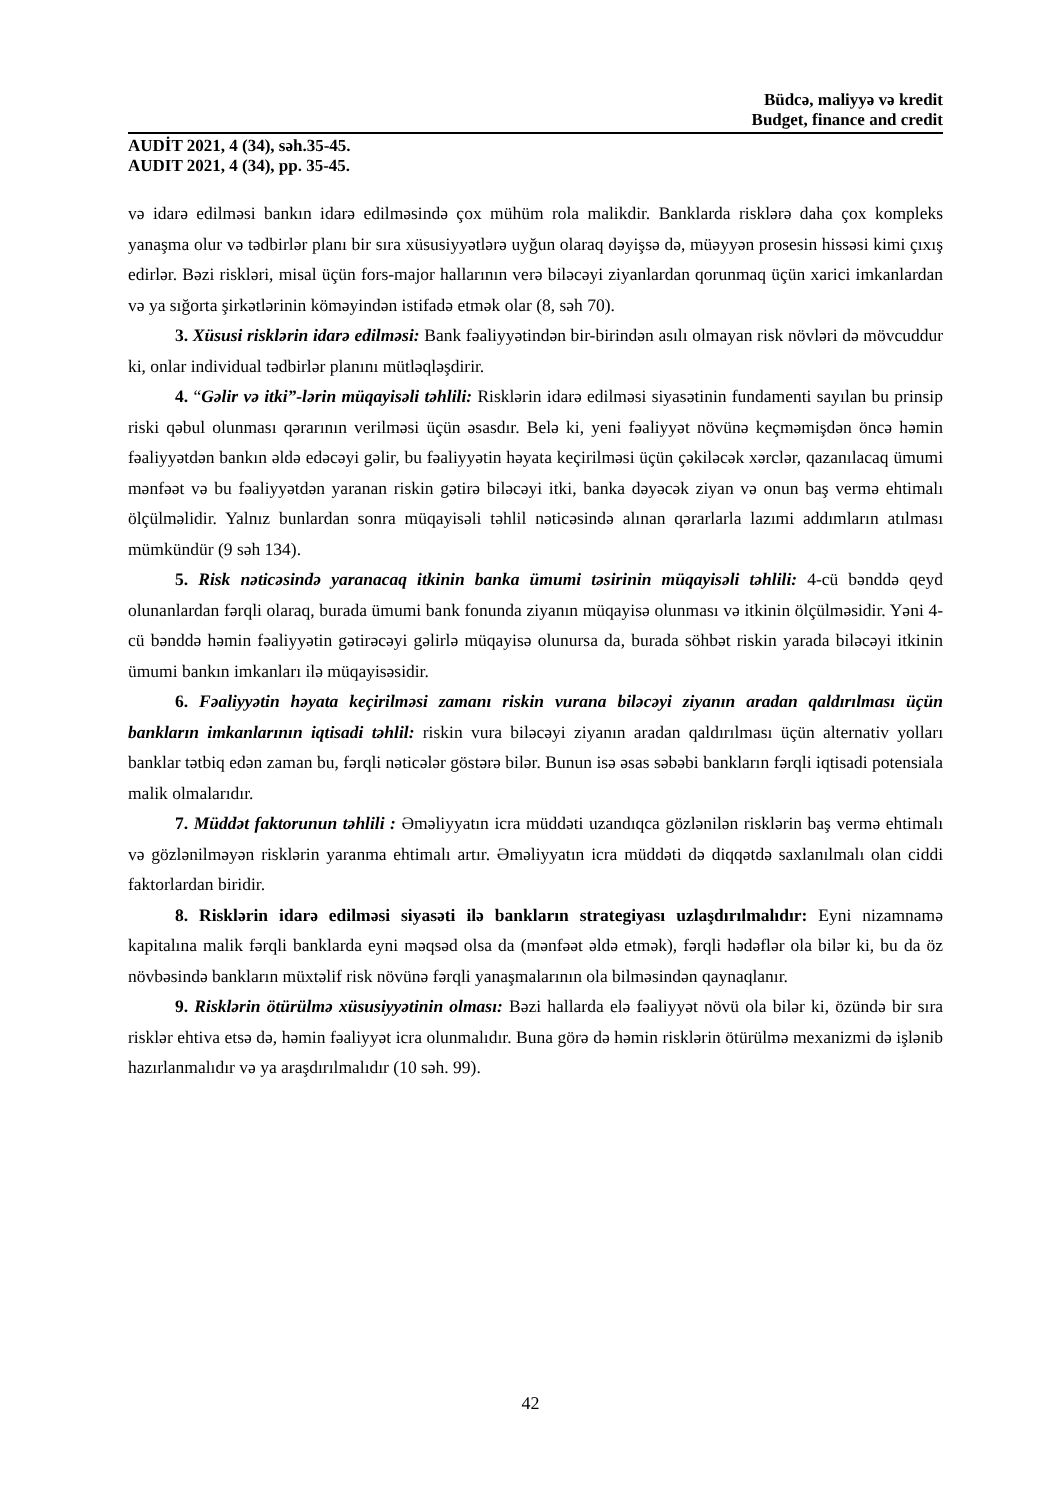Büdcə, maliyyə və kredit
Budget, finance and credit
AUDİT 2021, 4 (34), səh.35-45.
AUDIT 2021, 4 (34), pp. 35-45.
və idarə edilməsi bankın idarə edilməsində çox mühüm rola malikdir. Banklarda risklərə daha çox kompleks yanaşma olur və tədbirlər planı bir sıra xüsusiyyətlərə uyğun olaraq dəyişsə də, müəyyən prosesin hissəsi kimi çıxış edirlər. Bəzi riskləri, misal üçün fors-major hallarının verə biləcəyi ziyanlardan qorunmaq üçün xarici imkanlardan və ya sığorta şirkətlərinin köməyindən istifadə etmək olar (8, səh 70).
3. Xüsusi risklərin idarə edilməsi: Bank fəaliyyətindən bir-birindən asılı olmayan risk növləri də mövcuddur ki, onlar individual tədbirlər planını mütləqləşdirir.
4. “Gəlir və itki”-lərin müqayisəli təhlili: Risklərin idarə edilməsi siyasətinin fundamenti sayılan bu prinsip riski qəbul olunması qərarının verilməsi üçün əsasdır. Belə ki, yeni fəaliyyət növünə keçməmişdən öncə həmin fəaliyyətdən bankın əldə edəcəyi gəlir, bu fəaliyyətin həyata keçirilməsi üçün çəkiləcək xərclər, qazanılacaq ümumi mənfəət və bu fəaliyyətdən yaranan riskin gətirə biləcəyi itki, banka dəyəcək ziyan və onun baş vermə ehtimalı ölçülməlidir. Yalnız bunlardan sonra müqayisəli təhlil nəticəsində alınan qərarlarla lazımi addımların atılması mümkündür (9 səh 134).
5. Risk nəticəsində yaranacaq itkinin banka ümumi təsirinin müqayisəli təhlili: 4-cü bənddə qeyd olunanlardan fərqli olaraq, burada ümumi bank fonunda ziyanın müqayisə olunması və itkinin ölçülməsidir. Yəni 4-cü bənddə həmin fəaliyyətin gətirəcəyi gəlirlə müqayisə olunursa da, burada söhbət riskin yarada biləcəyi itkinin ümumi bankın imkanları ilə müqayisəsidir.
6. Fəaliyyətin həyata keçirilməsi zamanı riskin vurana biləcəyi ziyanın aradan qaldırılması üçün bankların imkanlarının iqtisadi təhlil: riskin vura biləcəyi ziyanın aradan qaldırılması üçün alternativ yolları banklar tətbiq edən zaman bu, fərqli nəticələr göstərə bilər. Bunun isə əsas səbəbi bankların fərqli iqtisadi potensiala malik olmalarıdır.
7. Müddət faktorunun təhlili : Əməliyyatın icra müddəti uzandıqca gözlənilən risklərin baş vermə ehtimalı və gözlənilməyən risklərin yaranma ehtimalı artır. Əməliyyatın icra müddəti də diqqətdə saxlanılmalı olan ciddi faktorlardan biridir.
8. Risklərin idarə edilməsi siyasəti ilə bankların strategiyası uzlaşdırılmalıdır: Eyni nizamnamə kapitalına malik fərqli banklarda eyni məqsəd olsa da (mənfəət əldə etmək), fərqli hədəflər ola bilər ki, bu da öz növbəsində bankların müxtəlif risk növünə fərqli yanaşmalarının ola bilməsindən qaynaqlanır.
9. Risklərin ötürülmə xüsusiyyətinin olması: Bəzi hallarda elə fəaliyyət növü ola bilər ki, özündə bir sıra risklər ehtiva etsə də, həmin fəaliyyət icra olunmalıdır. Buna görə də həmin risklərin ötürülmə mexanizmi də işlənib hazırlanmalıdır və ya araşdırılmalıdır (10 səh. 99).
42